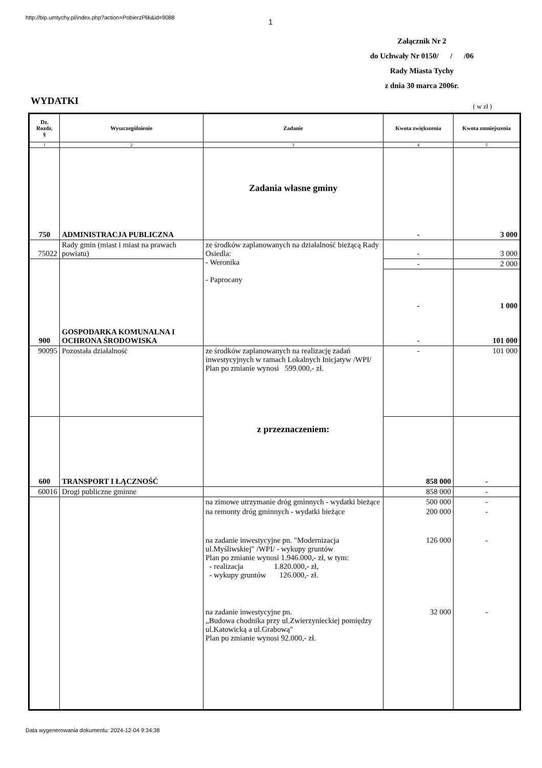http://bip.umtychy.pl/index.php?action=PobierzPlik&id=9088
1
Załącznik Nr 2
do Uchwały Nr 0150/ / /06
Rady Miasta Tychy
z dnia 30 marca 2006r.
WYDATKI ( w zł )
| Dz. Rozdz. § | Wyszczególnienie | Zadanie | Kwota zwiększenia | Kwota zmniejszenia |
| --- | --- | --- | --- | --- |
| 1 | 2 | 3 | 4 | 5 |
| 750 | ADMINISTRACJA PUBLICZNA | Zadania własne gminy | - | 3 000 |
| 75022 | Rady gmin (miast i miast na prawach powiatu) | ze środków zaplanowanych na działalność bieżącą Rady Osiedla: - Weronika - Paprocany | - | 3 000 |
| | | | - | 2 000 |
| 900 | GOSPODARKA KOMUNALNA I OCHRONA ŚRODOWISKA | | - - | 1 000 101 000 |
| 90095 | Pozostała działalność | ze środków zaplanowanych na realizację zadań inwestycyjnych w ramach Lokalnych Inicjatyw /WPI/ Plan po zmianie wynosi 599.000,- zł. z przeznaczeniem: | - | 101 000 |
| 600 | TRANSPORT I ŁĄCZNOŚĆ | | 858 000 | - |
| 60016 | Drogi publiczne gminne | | 858 000 | - |
| | | na zimowe utrzymanie dróg gminnych - wydatki bieżące | 500 000 | - |
| | | na remonty dróg gminnych - wydatki bieżące | 200 000 | - |
| | | na zadanie inwestycyjne pn. "Modernizacja ul.Myśliwskiej" /WPI/ - wykupy gruntów Plan po zmianie wynosi 1.946.000,- zł, w tym: - realizacja 1.820.000,- zł, - wykupy gruntów 126.000,- zł. | 126 000 | - |
| | | na zadanie inwestycyjne pn. „Budowa chodnika przy ul.Zwierzynieckiej pomiędzy ul.Katowicką a ul.Grabową" Plan po zmianie wynosi 92.000,- zł. | 32 000 | - |
Data wygenerowania dokumentu: 2024-12-04 9:34:38